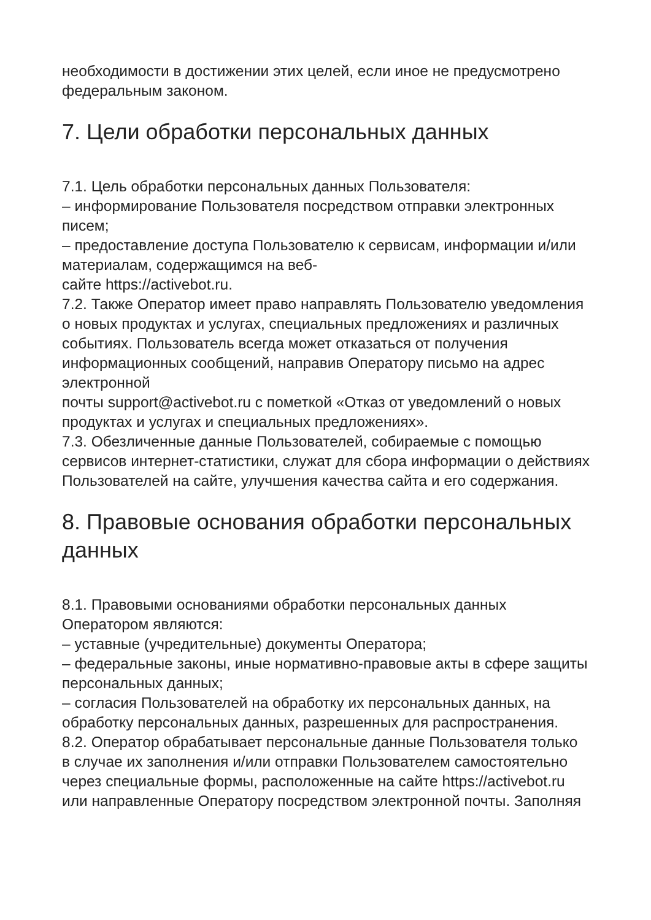необходимости в достижении этих целей, если иное не предусмотрено федеральным законом.
7. Цели обработки персональных данных
7.1. Цель обработки персональных данных Пользователя:
– информирование Пользователя посредством отправки электронных писем;
– предоставление доступа Пользователю к сервисам, информации и/или материалам, содержащимся на веб-
сайте https://activebot.ru.
7.2. Также Оператор имеет право направлять Пользователю уведомления о новых продуктах и услугах, специальных предложениях и различных событиях. Пользователь всегда может отказаться от получения информационных сообщений, направив Оператору письмо на адрес электронной
почты support@activebot.ru с пометкой «Отказ от уведомлений о новых продуктах и услугах и специальных предложениях».
7.3. Обезличенные данные Пользователей, собираемые с помощью сервисов интернет-статистики, служат для сбора информации о действиях Пользователей на сайте, улучшения качества сайта и его содержания.
8. Правовые основания обработки персональных данных
8.1. Правовыми основаниями обработки персональных данных Оператором являются:
– уставные (учредительные) документы Оператора;
– федеральные законы, иные нормативно-правовые акты в сфере защиты персональных данных;
– согласия Пользователей на обработку их персональных данных, на обработку персональных данных, разрешенных для распространения.
8.2. Оператор обрабатывает персональные данные Пользователя только в случае их заполнения и/или отправки Пользователем самостоятельно через специальные формы, расположенные на сайте https://activebot.ru или направленные Оператору посредством электронной почты. Заполняя